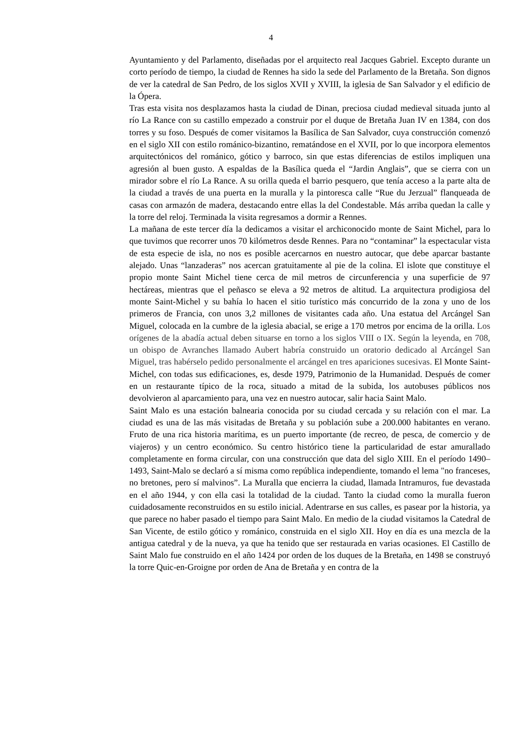4
Ayuntamiento y del Parlamento, diseñadas por el arquitecto real Jacques Gabriel. Excepto durante un corto período de tiempo, la ciudad de Rennes ha sido la sede del Parlamento de la Bretaña. Son dignos de ver la catedral de San Pedro, de los siglos XVII y XVIII, la iglesia de San Salvador y el edificio de la Ópera.
Tras esta visita nos desplazamos hasta la ciudad de Dinan, preciosa ciudad medieval situada junto al río La Rance con su castillo empezado a construir por el duque de Bretaña Juan IV en 1384, con dos torres y su foso. Después de comer visitamos la Basílica de San Salvador, cuya construcción comenzó en el siglo XII con estilo románico-bizantino, rematándose en el XVII, por lo que incorpora elementos arquitectónicos del románico, gótico y barroco, sin que estas diferencias de estilos impliquen una agresión al buen gusto. A espaldas de la Basílica queda el “Jardin Anglais”, que se cierra con un mirador sobre el río La Rance. A su orilla queda el barrio pesquero, que tenía acceso a la parte alta de la ciudad a través de una puerta en la muralla y la pintoresca calle “Rue du Jerzual” flanqueada de casas con armazón de madera, destacando entre ellas la del Condestable. Más arriba quedan la calle y la torre del reloj. Terminada la visita regresamos a dormir a Rennes.
La mañana de este tercer día la dedicamos a visitar el archiconocido monte de Saint Michel, para lo que tuvimos que recorrer unos 70 kilómetros desde Rennes. Para no “contaminar” la espectacular vista de esta especie de isla, no nos es posible acercarnos en nuestro autocar, que debe aparcar bastante alejado. Unas “lanzaderas” nos acercan gratuitamente al pie de la colina. El islote que constituye el propio monte Saint Michel tiene cerca de mil metros de circunferencia y una superficie de 97 hectáreas, mientras que el peñasco se eleva a 92 metros de altitud. La arquitectura prodigiosa del monte Saint-Michel y su bahía lo hacen el sitio turístico más concurrido de la zona y uno de los primeros de Francia, con unos 3,2 millones de visitantes cada año. Una estatua del Arcángel San Miguel, colocada en la cumbre de la iglesia abacial, se erige a 170 metros por encima de la orilla. Los orígenes de la abadía actual deben situarse en torno a los siglos VIII o IX. Según la leyenda, en 708, un obispo de Avranches llamado Aubert habría construido un oratorio dedicado al Arcángel San Miguel, tras habérselo pedido personalmente el arcángel en tres apariciones sucesivas. El Monte Saint-Michel, con todas sus edificaciones, es, desde 1979, Patrimonio de la Humanidad. Después de comer en un restaurante típico de la roca, situado a mitad de la subida, los autobuses públicos nos devolvieron al aparcamiento para, una vez en nuestro autocar, salir hacia Saint Malo.
Saint Malo es una estación balnearia conocida por su ciudad cercada y su relación con el mar. La ciudad es una de las más visitadas de Bretaña y su población sube a 200.000 habitantes en verano. Fruto de una rica historia marítima, es un puerto importante (de recreo, de pesca, de comercio y de viajeros) y un centro económico. Su centro histórico tiene la particularidad de estar amurallado completamente en forma circular, con una construcción que data del siglo XIII. En el período 1490–1493, Saint-Malo se declaró a sí misma como república independiente, tomando el lema "no franceses, no bretones, pero sí malvinos”. La Muralla que encierra la ciudad, llamada Intramuros, fue devastada en el año 1944, y con ella casi la totalidad de la ciudad. Tanto la ciudad como la muralla fueron cuidadosamente reconstruidos en su estilo inicial. Adentrarse en sus calles, es pasear por la historia, ya que parece no haber pasado el tiempo para Saint Malo. En medio de la ciudad visitamos la Catedral de San Vicente, de estilo gótico y románico, construida en el siglo XII. Hoy en día es una mezcla de la antigua catedral y de la nueva, ya que ha tenido que ser restaurada en varias ocasiones. El Castillo de Saint Malo fue construido en el año 1424 por orden de los duques de la Bretaña, en 1498 se construyó la torre Quic-en-Groigne por orden de Ana de Bretaña y en contra de la